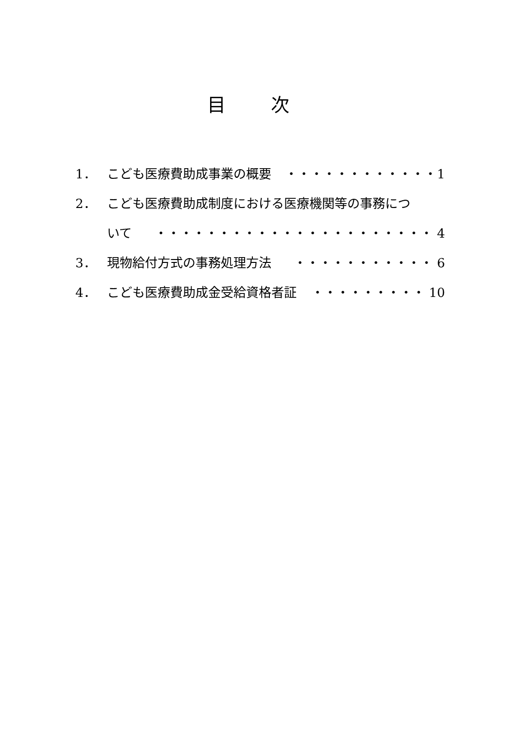目 次
1． こども医療費助成事業の概要 ・・・・・・・・・・・・1
2． こども医療費助成制度における医療機関等の事務につ
いて ・・・・・・・・・・・・・・・・・・・・・・ 4
3． 現物給付方式の事務処理方法 ・・・・・・・・・・・ 6
4． こども医療費助成金受給資格者証 ・・・・・・・・・ 10